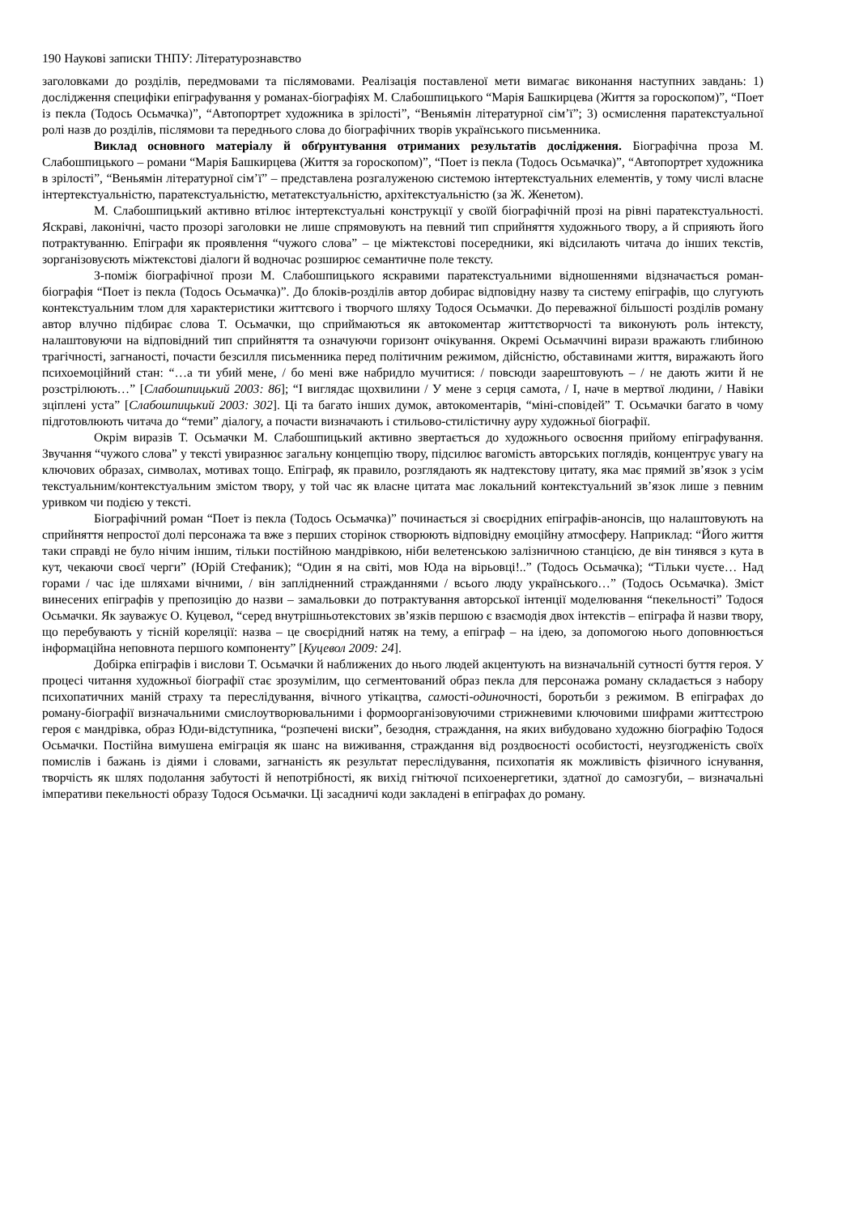190 Наукові записки ТНПУ: Літературознавство
заголовками до розділів, передмовами та післямовами. Реалізація поставленої мети вимагає виконання наступних завдань: 1) дослідження специфіки епіграфування у романах-біографіях М. Слабошпицького “Марія Башкирцева (Життя за гороскопом)”, “Поет із пекла (Тодось Осьмачка)”, “Автопортрет художника в зрілості”, “Веньямін літературної сім’ї”; 3) осмислення паратекстуальної ролі назв до розділів, післямови та переднього слова до біографічних творів українського письменника.
Виклад основного матеріалу й обґрунтування отриманих результатів дослідження. Біографічна проза М. Слабошпицького – романи “Марія Башкирцева (Життя за гороскопом)”, “Поет із пекла (Тодось Осьмачка)”, “Автопортрет художника в зрілості”, “Веньямін літературної сім’ї” – представлена розгалуженою системою інтертекстуальних елементів, у тому числі власне інтертекстуальністю, паратекстуальністю, метатекстуальністю, архітекстуальністю (за Ж. Женетом).
М. Слабошпицький активно втілює інтертекстуальні конструкції у своїй біографічній прозі на рівні паратекстуальності. Яскраві, лаконічні, часто прозорі заголовки не лише спрямовують на певний тип сприйняття художнього твору, а й сприяють його потрактуванню. Епіграфи як проявлення “чужого слова” – це міжтекстові посередники, які відсилають читача до інших текстів, зорганізовуєють міжтекстові діалоги й водночас розширює семантичне поле тексту.
З-поміж біографічної прози М. Слабошпицького яскравими паратекстуальними відношеннями відзначається роман-біографія “Поет із пекла (Тодось Осьмачка)”. До блоків-розділів автор добирає відповідну назву та систему епіграфів, що слугують контекстуальним тлом для характеристики життєвого і творчого шляху Тодося Осьмачки. До переважної більшості розділів роману автор влучно підбирає слова Т. Осьмачки, що сприймаються як автокоментар життєтворчості та виконують роль інтексту, налаштовуючи на відповідний тип сприйняття та означуючи горизонт очікування. Окремі Осьмаччині вирази вражають глибиною трагічності, загнаності, почасти безсилля письменника перед політичним режимом, дійсністю, обставинами життя, виражають його психоемоційний стан: “…а ти убий мене, / бо мені вже набридло мучитися: / повсюди заарештовують – / не дають жити й не розстрілюють…” [Слабошпицький 2003: 86]; “І виглядає щохвилини / У мене з серця самота, / І, наче в мертвої людини, / Навіки зціплені уста” [Слабошпицький 2003: 302]. Ці та багато інших думок, автокоментарів, “міні-сповідей” Т. Осьмачки багато в чому підготовлюють читача до “теми” діалогу, а почасти визначають і стильово-стилістичну ауру художньої біографії.
Окрім виразів Т. Осьмачки М. Слабошпицький активно звертається до художнього освоєння прийому епіграфування. Звучання “чужого слова” у тексті увиразнює загальну концепцію твору, підсилює вагомість авторських поглядів, концентрує увагу на ключових образах, символах, мотивах тощо. Епіграф, як правило, розглядають як надтекстову цитату, яка має прямий зв’язок з усім текстуальним/контекстуальним змістом твору, у той час як власне цитата має локальний контекстуальний зв’язок лише з певним уривком чи подією у тексті.
Біографічний роман “Поет із пекла (Тодось Осьмачка)” починається зі своєрідних епіграфів-анонсів, що налаштовують на сприйняття непростої долі персонажа та вже з перших сторінок створюють відповідну емоційну атмосферу. Наприклад: “Його життя таки справді не було нічим іншим, тільки постійною мандрівкою, ніби велетенською залізничною станцією, де він тинявся з кута в кут, чекаючи своєї черги” (Юрій Стефаник); “Один я на світі, мов Юда на вірьовці!..” (Тодось Осьмачка); “Тільки чуєте… Над горами / час іде шляхами вічними, / він заплідненний стражданнями / всього люду українського…” (Тодось Осьмачка). Зміст винесених епіграфів у препозицію до назви – замальовки до потрактування авторської інтенції моделювання “пекельності” Тодося Осьмачки. Як зауважує О. Куцевол, “серед внутрішньотекстових зв’язків першою є взаємодія двох інтекстів – епіграфа й назви твору, що перебувають у тісній кореляції: назва – це своєрідний натяк на тему, а епіграф – на ідею, за допомогою нього доповнюється інформаційна неповнота першого компоненту” [Куцевол 2009: 24].
Добірка епіграфів і вислови Т. Осьмачки й наближених до нього людей акцентують на визначальній сутності буття героя. У процесі читання художньої біографії стає зрозумілим, що сегментований образ пекла для персонажа роману складається з набору психопатичних маній страху та переслідування, вічного утікацтва, самості-одиночності, боротьби з режимом. В епіграфах до роману-біографії визначальними смислоутворювальними і формоорганізовуючими стрижневими ключовими шифрами життєстрою героя є мандрівка, образ Юди-відступника, “розпечені виски”, безодня, страждання, на яких вибудовано художню біографію Тодося Осьмачки. Постійна вимушена еміграція як шанс на виживання, страждання від роздвоєності особистості, неузгодженість своїх помислів і бажань із діями і словами, загнаність як результат переслідування, психопатія як можливість фізичного існування, творчість як шлях подолання забутості й непотрібності, як вихід гнітючої психоенергетики, здатної до самозгуби, – визначальні імперативи пекельності образу Тодося Осьмачки. Ці засадничі коди закладені в епіграфах до роману.